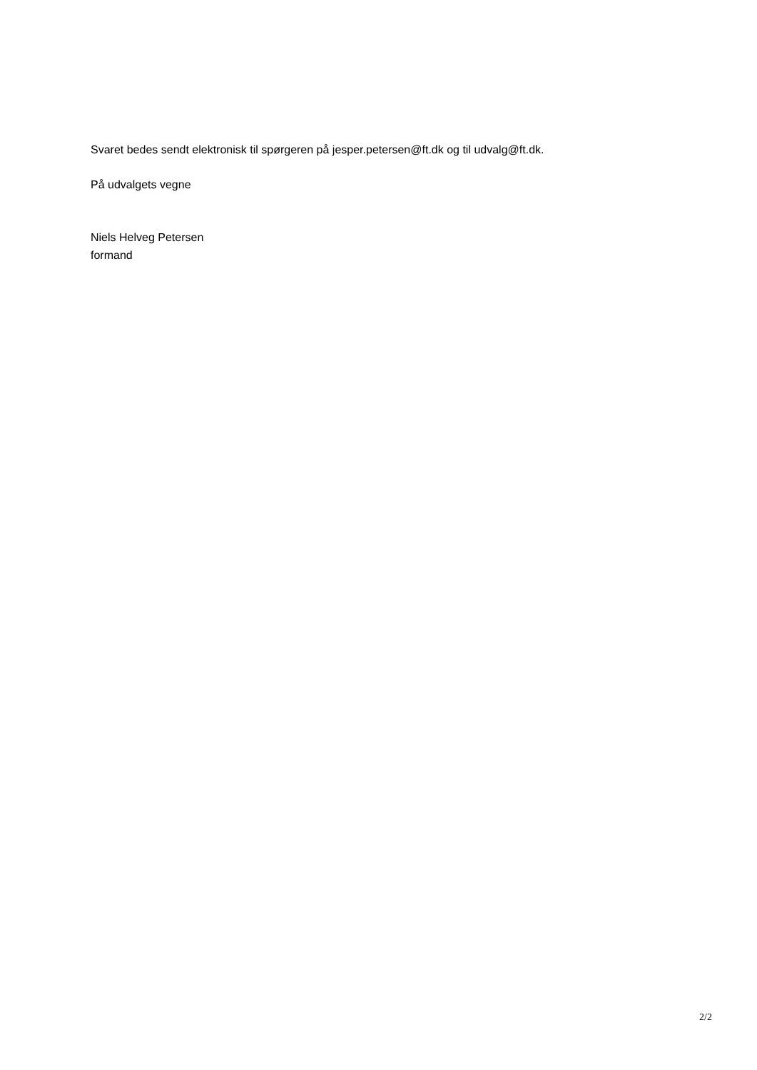Svaret bedes sendt elektronisk til spørgeren på jesper.petersen@ft.dk og til udvalg@ft.dk.
På udvalgets vegne
Niels Helveg Petersen
formand
2/2